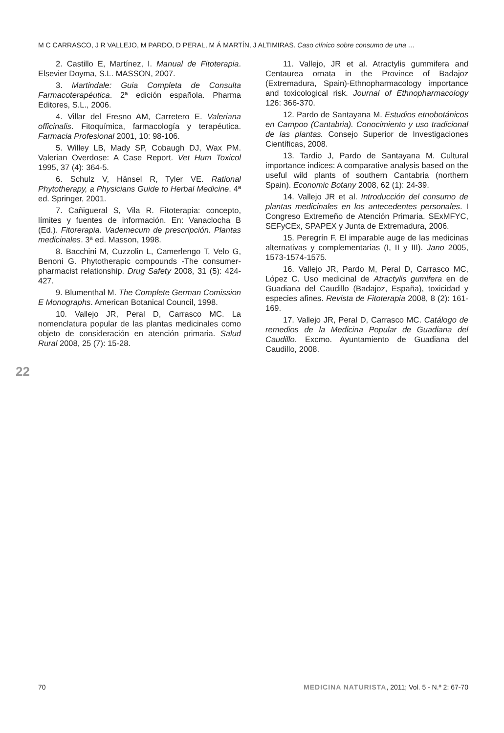M C CARRASCO, J R VALLEJO, M PARDO, D PERAL, M Á MARTÍN, J ALTIMIRAS. Caso clínico sobre consumo de una …
2. Castillo E, Martínez, I. Manual de Fitoterapia. Elsevier Doyma, S.L. MASSON, 2007.
3. Martindale: Guia Completa de Consulta Farmacoterapéutica. 2ª edición española. Pharma Editores, S.L., 2006.
4. Villar del Fresno AM, Carretero E. Valeriana officinalis. Fitoquímica, farmacología y terapéutica. Farmacia Profesional 2001, 10: 98-106.
5. Willey LB, Mady SP, Cobaugh DJ, Wax PM. Valerian Overdose: A Case Report. Vet Hum Toxicol 1995, 37 (4): 364-5.
6. Schulz V, Hänsel R, Tyler VE. Rational Phytotherapy, a Physicians Guide to Herbal Medicine. 4ª ed. Springer, 2001.
7. Cañigueral S, Vila R. Fitoterapia: concepto, límites y fuentes de información. En: Vanaclocha B (Ed.). Fitorerapia. Vademecum de prescripción. Plantas medicinales. 3ª ed. Masson, 1998.
8. Bacchini M, Cuzzolin L, Camerlengo T, Velo G, Benoni G. Phytotherapic compounds -The consumer-pharmacist relationship. Drug Safety 2008, 31 (5): 424-427.
9. Blumenthal M. The Complete German Comission E Monographs. American Botanical Council, 1998.
10. Vallejo JR, Peral D, Carrasco MC. La nomenclatura popular de las plantas medicinales como objeto de consideración en atención primaria. Salud Rural 2008, 25 (7): 15-28.
11. Vallejo, JR et al. Atractylis gummifera and Centaurea ornata in the Province of Badajoz (Extremadura, Spain)-Ethnopharmacology importance and toxicological risk. Journal of Ethnopharmacology 126: 366-370.
12. Pardo de Santayana M. Estudios etnobotánicos en Campoo (Cantabria). Conocimiento y uso tradicional de las plantas. Consejo Superior de Investigaciones Científicas, 2008.
13. Tardio J, Pardo de Santayana M. Cultural importance indices: A comparative analysis based on the useful wild plants of southern Cantabria (northern Spain). Economic Botany 2008, 62 (1): 24-39.
14. Vallejo JR et al. Introducción del consumo de plantas medicinales en los antecedentes personales. I Congreso Extremeño de Atención Primaria. SExMFYC, SEFyCEx, SPAPEX y Junta de Extremadura, 2006.
15. Peregrín F. El imparable auge de las medicinas alternativas y complementarias (I, II y III). Jano 2005, 1573-1574-1575.
16. Vallejo JR, Pardo M, Peral D, Carrasco MC, López C. Uso medicinal de Atractylis gumifera en de Guadiana del Caudillo (Badajoz, España), toxicidad y especies afines. Revista de Fitoterapia 2008, 8 (2): 161-169.
17. Vallejo JR, Peral D, Carrasco MC. Catálogo de remedios de la Medicina Popular de Guadiana del Caudillo. Excmo. Ayuntamiento de Guadiana del Caudillo, 2008.
22
70 MEDICINA NATURISTA, 2011; Vol. 5 - N.º 2: 67-70